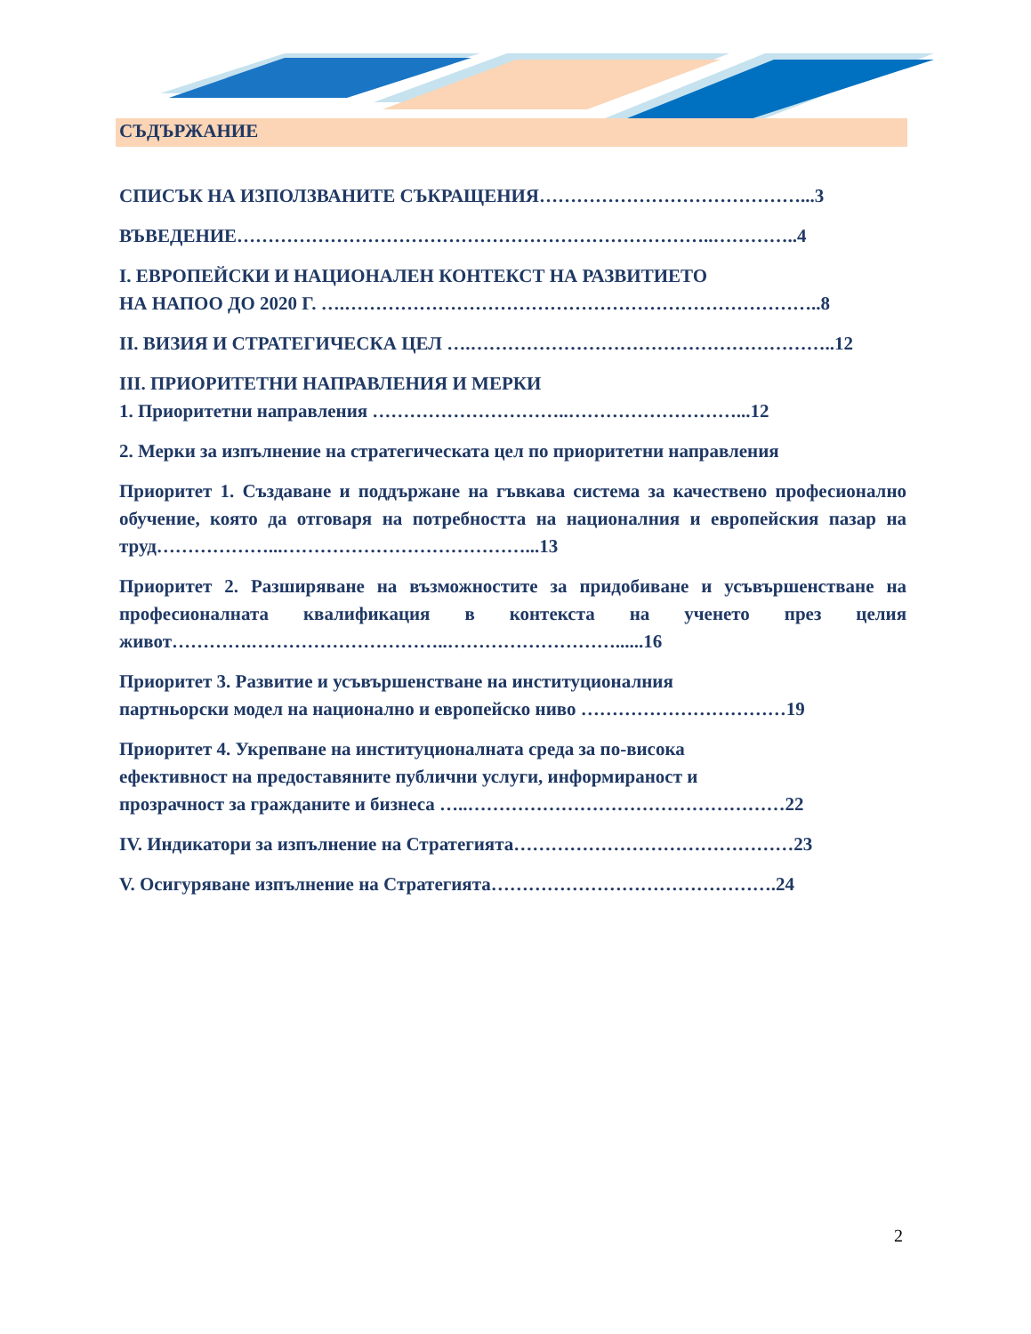СЪДЪРЖАНИЕ
СПИСЪК НА ИЗПОЛЗВАНИТЕ СЪКРАЩЕНИЯ……………………………………...3
ВЪВЕДЕНИЕ…………………………………………………………………..…………..4
I. ЕВРОПЕЙСКИ И НАЦИОНАЛЕН КОНТЕКСТ НА РАЗВИТИЕТО
НА НАПОО ДО 2020 Г. ….…………………………………………………………………..8
II. ВИЗИЯ И СТРАТЕГИЧЕСКА ЦЕЛ ….…………………………………………………..12
III. ПРИОРИТЕТНИ НАПРАВЛЕНИЯ И МЕРКИ
1. Приоритетни направления …………………………..………………………...12
2. Мерки за изпълнение на стратегическата цел по приоритетни направления
Приоритет 1. Създаване и поддържане на гъвкава система за качествено професионално обучение, която да отговаря на потребността на националния и европейския пазар на труд………………...…………………………………...13
Приоритет 2. Разширяване на възможностите за придобиване и усъвършенстване на професионалната квалификация в контекста на ученето през целия живот………….…………………………..………………………......16
Приоритет 3. Развитие и усъвършенстване на институционалния
партньорски модел на национално и европейско ниво ……………………………19
Приоритет 4. Укрепване на институционалната среда за по-висока
ефективност на предоставяните публични услуги, информираност и
прозрачност за гражданите и бизнеса …..……………………………………………22
IV. Индикатори за изпълнение на Стратегията………………………………………23
V. Осигуряване изпълнение на Стратегията……………………………………….24
2